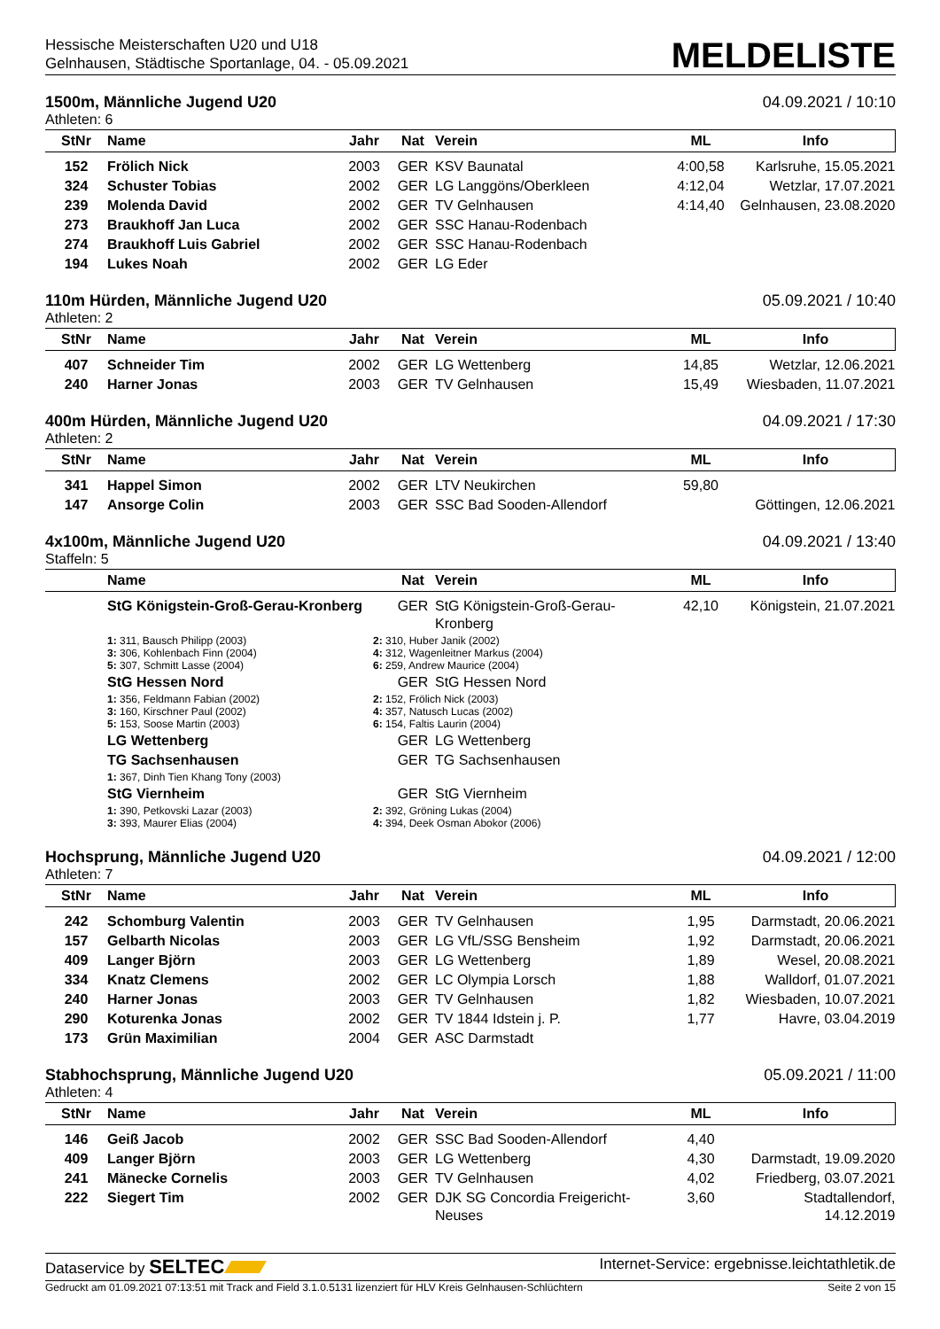Hessische Meisterschaften U20 und U18
Gelnhausen, Städtische Sportanlage, 04. - 05.09.2021
MELDELISTE
1500m, Männliche Jugend U20 04.09.2021 / 10:10
Athleten: 6
| StNr | Name | Jahr | Nat | Verein | ML | Info |
| --- | --- | --- | --- | --- | --- | --- |
| 152 | Frölich Nick | 2003 | GER | KSV Baunatal | 4:00,58 | Karlsruhe, 15.05.2021 |
| 324 | Schuster Tobias | 2002 | GER | LG Langgöns/Oberkleen | 4:12,04 | Wetzlar, 17.07.2021 |
| 239 | Molenda David | 2002 | GER | TV Gelnhausen | 4:14,40 | Gelnhausen, 23.08.2020 |
| 273 | Braukhoff Jan Luca | 2002 | GER | SSC Hanau-Rodenbach | | |
| 274 | Braukhoff Luis Gabriel | 2002 | GER | SSC Hanau-Rodenbach | | |
| 194 | Lukes Noah | 2002 | GER | LG Eder | | |
110m Hürden, Männliche Jugend U20 05.09.2021 / 10:40
Athleten: 2
| StNr | Name | Jahr | Nat | Verein | ML | Info |
| --- | --- | --- | --- | --- | --- | --- |
| 407 | Schneider Tim | 2002 | GER | LG Wettenberg | 14,85 | Wetzlar, 12.06.2021 |
| 240 | Harner Jonas | 2003 | GER | TV Gelnhausen | 15,49 | Wiesbaden, 11.07.2021 |
400m Hürden, Männliche Jugend U20 04.09.2021 / 17:30
Athleten: 2
| StNr | Name | Jahr | Nat | Verein | ML | Info |
| --- | --- | --- | --- | --- | --- | --- |
| 341 | Happel Simon | 2002 | GER | LTV Neukirchen | 59,80 | |
| 147 | Ansorge Colin | 2003 | GER | SSC Bad Sooden-Allendorf | | Göttingen, 12.06.2021 |
4x100m, Männliche Jugend U20 04.09.2021 / 13:40
Staffeln: 5
| | Name | | Nat | Verein | ML | Info |
| --- | --- | --- | --- | --- | --- | --- |
| | StG Königstein-Groß-Gerau-Kronberg | | GER | StG Königstein-Groß-Gerau-Kronberg | 42,10 | Königstein, 21.07.2021 |
| | 1: 311, Bausch Philipp (2003) 3: 306, Kohlenbach Finn (2004) 5: 307, Schmitt Lasse (2004) | 2: 310, Huber Janik (2002) 4: 312, Wagenleitner Markus (2004) 6: 259, Andrew Maurice (2004) | | | | |
| | StG Hessen Nord | | GER | StG Hessen Nord | | |
| | 1: 356, Feldmann Fabian (2002) 3: 160, Kirschner Paul (2002) 5: 153, Soose Martin (2003) | 2: 152, Frölich Nick (2003) 4: 357, Natusch Lucas (2002) 6: 154, Faltis Laurin (2004) | | | | |
| | LG Wettenberg | | GER | LG Wettenberg | | |
| | TG Sachsenhausen | | GER | TG Sachsenhausen | | |
| | 1: 367, Dinh Tien Khang Tony (2003) | | | | | |
| | StG Viernheim | | GER | StG Viernheim | | |
| | 1: 390, Petkovski Lazar (2003) 3: 393, Maurer Elias (2004) | 2: 392, Gröning Lukas (2004) 4: 394, Deek Osman Abokor (2006) | | | | |
Hochsprung, Männliche Jugend U20 04.09.2021 / 12:00
Athleten: 7
| StNr | Name | Jahr | Nat | Verein | ML | Info |
| --- | --- | --- | --- | --- | --- | --- |
| 242 | Schomburg Valentin | 2003 | GER | TV Gelnhausen | 1,95 | Darmstadt, 20.06.2021 |
| 157 | Gelbarth Nicolas | 2003 | GER | LG VfL/SSG Bensheim | 1,92 | Darmstadt, 20.06.2021 |
| 409 | Langer Björn | 2003 | GER | LG Wettenberg | 1,89 | Wesel, 20.08.2021 |
| 334 | Knatz Clemens | 2002 | GER | LC Olympia Lorsch | 1,88 | Walldorf, 01.07.2021 |
| 240 | Harner Jonas | 2003 | GER | TV Gelnhausen | 1,82 | Wiesbaden, 10.07.2021 |
| 290 | Koturenka Jonas | 2002 | GER | TV 1844 Idstein j. P. | 1,77 | Havre, 03.04.2019 |
| 173 | Grün Maximilian | 2004 | GER | ASC Darmstadt | | |
Stabhochsprung, Männliche Jugend U20 05.09.2021 / 11:00
Athleten: 4
| StNr | Name | Jahr | Nat | Verein | ML | Info |
| --- | --- | --- | --- | --- | --- | --- |
| 146 | Geiß Jacob | 2002 | GER | SSC Bad Sooden-Allendorf | 4,40 | |
| 409 | Langer Björn | 2003 | GER | LG Wettenberg | 4,30 | Darmstadt, 19.09.2020 |
| 241 | Mänecke Cornelis | 2003 | GER | TV Gelnhausen | 4,02 | Friedberg, 03.07.2021 |
| 222 | Siegert Tim | 2002 | GER | DJK SG Concordia Freigericht-Neuses | 3,60 | Stadtallendorf, 14.12.2019 |
Dataservice by SELTEC Internet-Service: ergebnisse.leichtathletik.de
Gedruckt am 01.09.2021 07:13:51 mit Track and Field 3.1.0.5131 lizenziert für HLV Kreis Gelnhausen-Schlüchtern Seite 2 von 15